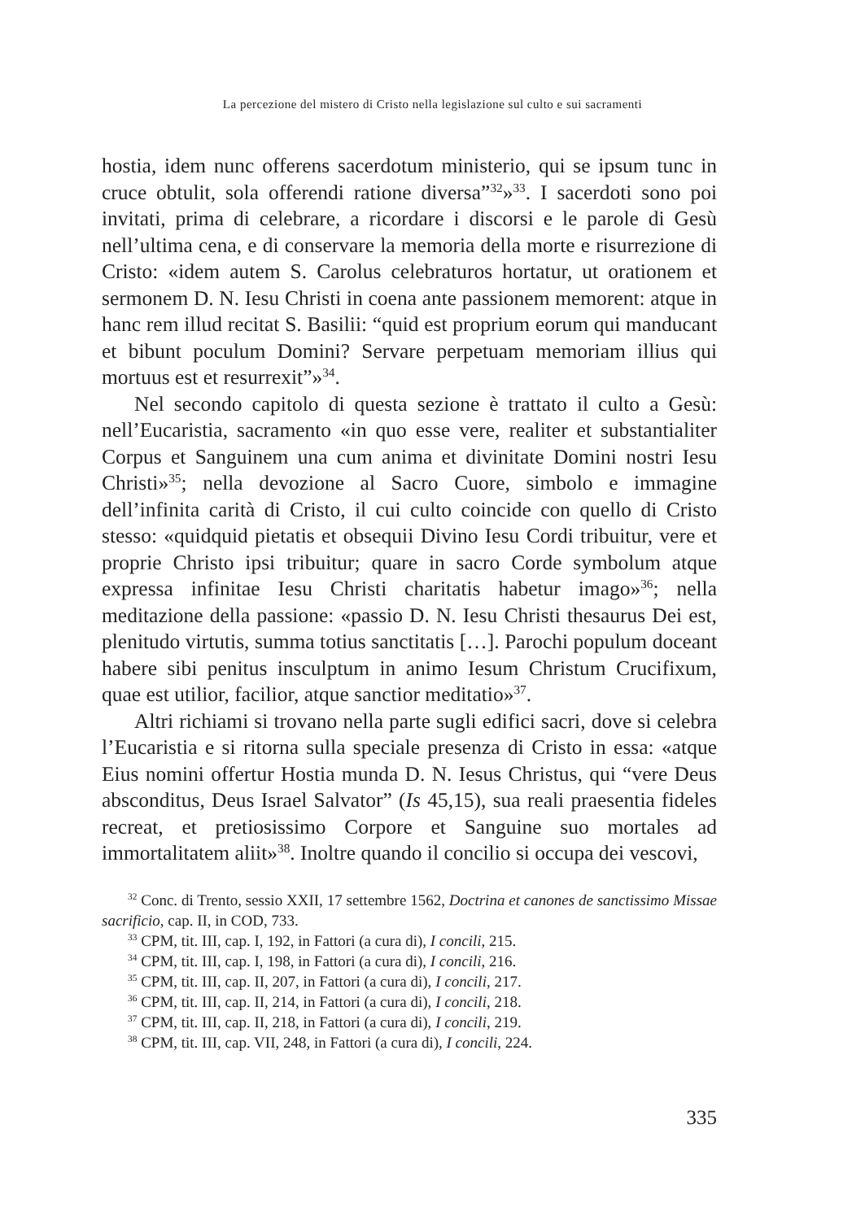La percezione del mistero di Cristo nella legislazione sul culto e sui sacramenti
hostia, idem nunc offerens sacerdotum ministerio, qui se ipsum tunc in cruce obtulit, sola offerendi ratione diversa”<sup>32</sup>»<sup>33</sup>. I sacerdoti sono poi invitati, prima di celebrare, a ricordare i discorsi e le parole di Gesù nell’ultima cena, e di conservare la memoria della morte e risurrezione di Cristo: «idem autem S. Carolus celebraturos hortatur, ut orationem et sermonem D. N. Iesu Christi in coena ante passionem memorent: atque in hanc rem illud recitat S. Basilii: “quid est proprium eorum qui manducant et bibunt poculum Domini? Servare perpetuam memoriam illius qui mortuus est et resurrexit”»<sup>34</sup>.
Nel secondo capitolo di questa sezione è trattato il culto a Gesù: nell’Eucaristia, sacramento «in quo esse vere, realiter et substantialiter Corpus et Sanguinem una cum anima et divinitate Domini nostri Iesu Christi»<sup>35</sup>; nella devozione al Sacro Cuore, simbolo e immagine dell’infinita carità di Cristo, il cui culto coincide con quello di Cristo stesso: «quidquid pietatis et obsequii Divino Iesu Cordi tribuitur, vere et proprie Christo ipsi tribuitur; quare in sacro Corde symbolum atque expressa infinitae Iesu Christi charitatis habetur imago»<sup>36</sup>; nella meditazione della passione: «passio D. N. Iesu Christi thesaurus Dei est, plenitudo virtutis, summa totius sanctitatis […]. Parochi populum doceant habere sibi penitus insculptum in animo Iesum Christum Crucifixum, quae est utilior, facilior, atque sanctior meditatio»<sup>37</sup>.
Altri richiami si trovano nella parte sugli edifici sacri, dove si celebra l’Eucaristia e si ritorna sulla speciale presenza di Cristo in essa: «atque Eius nomini offertur Hostia munda D. N. Iesus Christus, qui “vere Deus absconditus, Deus Israel Salvator” (Is 45,15), sua reali praesentia fideles recreat, et pretiosissimo Corpore et Sanguine suo mortales ad immortalitatem aliit»<sup>38</sup>. Inoltre quando il concilio si occupa dei vescovi,
<sup>32</sup> Conc. di Trento, sessio XXII, 17 settembre 1562, Doctrina et canones de sanctissimo Missae sacrificio, cap. II, in COD, 733.
<sup>33</sup> CPM, tit. III, cap. I, 192, in Fattori (a cura di), I concili, 215.
<sup>34</sup> CPM, tit. III, cap. I, 198, in Fattori (a cura di), I concili, 216.
<sup>35</sup> CPM, tit. III, cap. II, 207, in Fattori (a cura di), I concili, 217.
<sup>36</sup> CPM, tit. III, cap. II, 214, in Fattori (a cura di), I concili, 218.
<sup>37</sup> CPM, tit. III, cap. II, 218, in Fattori (a cura di), I concili, 219.
<sup>38</sup> CPM, tit. III, cap. VII, 248, in Fattori (a cura di), I concili, 224.
335